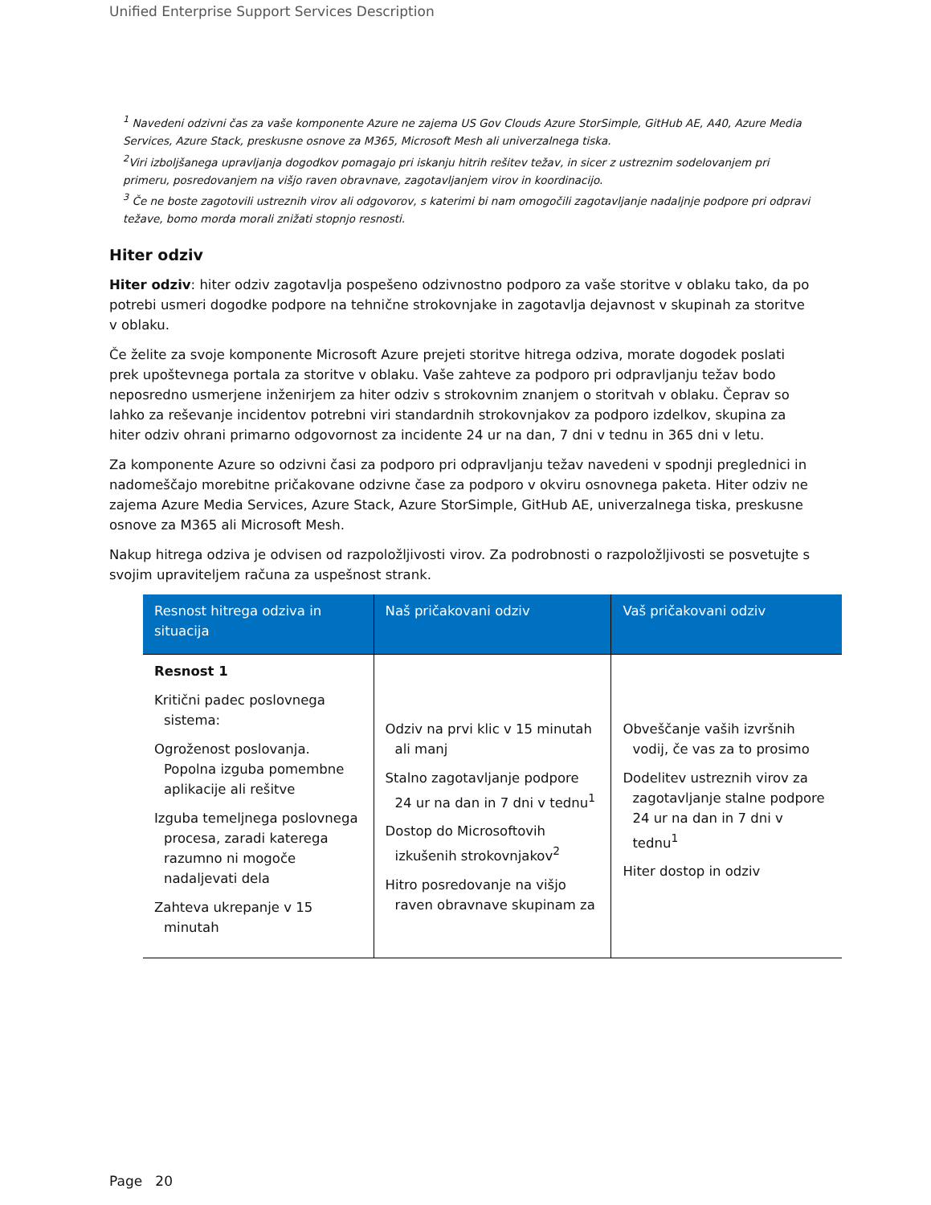Unified Enterprise Support Services Description
<sup>1</sup> Navedeni odzivni čas za vaše komponente Azure ne zajema US Gov Clouds Azure StorSimple, GitHub AE, A40, Azure Media Services, Azure Stack, preskusne osnove za M365, Microsoft Mesh ali univerzalnega tiska.
<sup>2</sup> Viri izboljšanega upravljanja dogodkov pomagajo pri iskanju hitrih rešitev težav, in sicer z ustreznim sodelovanjem pri primeru, posredovanjem na višjo raven obravnave, zagotavljanjem virov in koordinacijo.
<sup>3</sup> Če ne boste zagotovili ustreznih virov ali odgovorov, s katerimi bi nam omogočili zagotavljanje nadaljnje podpore pri odpravi težave, bomo morda morali znižati stopnjo resnosti.
Hiter odziv
Hiter odziv: hiter odziv zagotavlja pospešeno odzivnostno podporo za vaše storitve v oblaku tako, da po potrebi usmeri dogodke podpore na tehnične strokovnjake in zagotavlja dejavnost v skupinah za storitve v oblaku.
Če želite za svoje komponente Microsoft Azure prejeti storitve hitrega odziva, morate dogodek poslati prek upoštevnega portala za storitve v oblaku. Vaše zahteve za podporo pri odpravljanju težav bodo neposredno usmerjene inženirjem za hiter odziv s strokovnim znanjem o storitvah v oblaku. Čeprav so lahko za reševanje incidentov potrebni viri standardnih strokovnjakov za podporo izdelkov, skupina za hiter odziv ohrani primarno odgovornost za incidente 24 ur na dan, 7 dni v tednu in 365 dni v letu.
Za komponente Azure so odzivni časi za podporo pri odpravljanju težav navedeni v spodnji preglednici in nadomeščajo morebitne pričakovane odzivne čase za podporo v okviru osnovnega paketa. Hiter odziv ne zajema Azure Media Services, Azure Stack, Azure StorSimple, GitHub AE, univerzalnega tiska, preskusne osnove za M365 ali Microsoft Mesh.
Nakup hitrega odziva je odvisen od razpoložljivosti virov. Za podrobnosti o razpoložljivosti se posvetujte s svojim upraviteljem računa za uspešnost strank.
| Resnost hitrega odziva in situacija | Naš pričakovani odziv | Vaš pričakovani odziv |
| --- | --- | --- |
| Resnost 1 Kritični padec poslovnega sistema: Ogroženost poslovanja. Popolna izguba pomembne aplikacije ali rešitve Izguba temeljnega poslovnega procesa, zaradi katerega razumno ni mogoče nadaljevati dela Zahteva ukrepanje v 15 minutah | Odziv na prvi klic v 15 minutah ali manj Stalno zagotavljanje podpore 24 ur na dan in 7 dni v tednu<sup>1</sup> Dostop do Microsoftovih izkušenih strokovnjakov<sup>2</sup> Hitro posredovanje na višjo raven obravnave skupinam za | Obveščanje vaših izvršnih vodij, če vas za to prosimo Dodelitev ustreznih virov za zagotavljanje stalne podpore 24 ur na dan in 7 dni v tednu<sup>1</sup> Hiter dostop in odziv |
Page 20